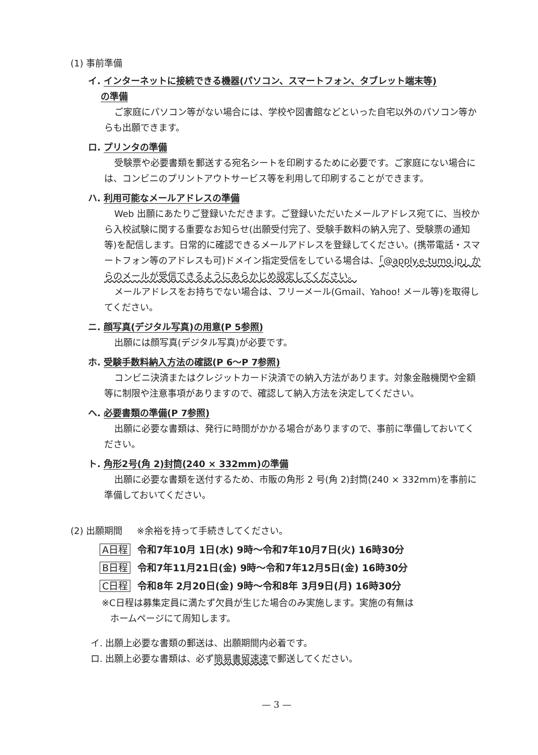(1) 事前準備
イ. インターネットに接続できる機器(パソコン、スマートフォン、タブレット端末等)
の準備
ご家庭にパソコン等がない場合には、学校や図書館などといった自宅以外のパソコン等からも出願できます。
ロ. プリンタの準備
受験票や必要書類を郵送する宛名シートを印刷するために必要です。ご家庭にない場合には、コンビニのプリントアウトサービス等を利用して印刷することができます。
ハ. 利用可能なメールアドレスの準備
Web 出願にあたりご登録いただきます。ご登録いただいたメールアドレス宛てに、当校から入校試験に関する重要なお知らせ(出願受付完了、受験手数料の納入完了、受験票の通知等)を配信します。日常的に確認できるメールアドレスを登録してください。(携帯電話・スマートフォン等のアドレスも可)ドメイン指定受信をしている場合は、「@apply.e-tumo.jp」からのメールが受信できるようにあらかじめ設定してください。
メールアドレスをお持ちでない場合は、フリーメール(Gmail、Yahoo! メール等)を取得してください。
ニ. 顔写真(デジタル写真)の用意(P 5参照)
出願には顔写真(デジタル写真)が必要です。
ホ. 受験手数料納入方法の確認(P 6〜P 7参照)
コンビニ決済またはクレジットカード決済での納入方法があります。対象金融機関や金額等に制限や注意事項がありますので、確認して納入方法を決定してください。
ヘ. 必要書類の準備(P 7参照)
出願に必要な書類は、発行に時間がかかる場合がありますので、事前に準備しておいてください。
ト. 角形2号(角 2)封筒(240 × 332mm)の準備
出願に必要な書類を送付するため、市販の角形 2 号(角 2)封筒(240 × 332mm)を事前に準備しておいてください。
(2) 出願期間 ※余裕を持って手続きしてください。
A日程 令和7年10月 1日(水) 9時〜令和7年10月7日(火) 16時30分
B日程 令和7年11月21日(金) 9時〜令和7年12月5日(金) 16時30分
C日程 令和8年 2月20日(金) 9時〜令和8年 3月9日(月) 16時30分
※C日程は募集定員に満たず欠員が生じた場合のみ実施します。実施の有無は
ホームページにて周知します。
イ. 出願上必要な書類の郵送は、出願期間内必着です。
ロ. 出願上必要な書類は、必ず簡易書留速達で郵送してください。
— 3 —